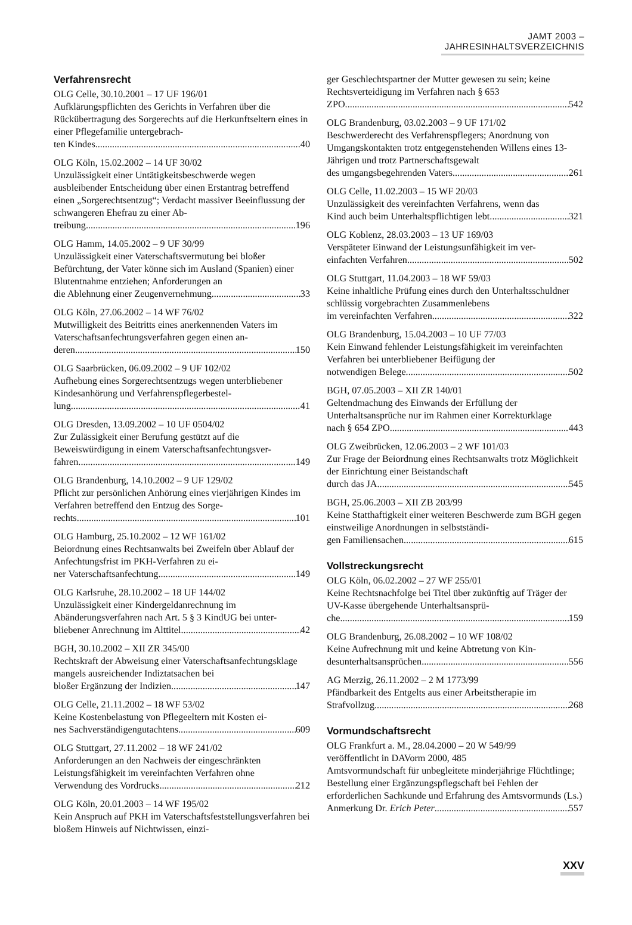JAMT 2003 – JAHRESINHALTSVERZEICHNIS
Verfahrensrecht
OLG Celle, 30.10.2001 – 17 UF 196/01
Aufklärungspflichten des Gerichts in Verfahren über die Rückübertragung des Sorgerechts auf die Herkunftseltern eines in einer Pflegefamilie untergebrach-
ten Kindes 40
OLG Köln, 15.02.2002 – 14 UF 30/02
Unzulässigkeit einer Untätigkeitsbeschwerde wegen ausbleibender Entscheidung über einen Erstantrag betreffend einen „Sorgerechtsentzug“; Verdacht massiver Beeinflussung der schwangeren Ehefrau zu einer Ab-
treibung 196
OLG Hamm, 14.05.2002 – 9 UF 30/99
Unzulässigkeit einer Vaterschaftsvermutung bei bloßer Befürchtung, der Vater könne sich im Ausland (Spanien) einer Blutentnahme entziehen; Anforderungen an
die Ablehnung einer Zeugenvernehmung 33
OLG Köln, 27.06.2002 – 14 WF 76/02
Mutwilligkeit des Beitritts eines anerkennenden Vaters im Vaterschaftsanfechtungsverfahren gegen einen an-
deren 150
OLG Saarbrücken, 06.09.2002 – 9 UF 102/02
Aufhebung eines Sorgerechtsentzugs wegen unterbliebener Kindesanhörung und Verfahrenspflegerbestel-
lung 41
OLG Dresden, 13.09.2002 – 10 UF 0504/02
Zur Zulässigkeit einer Berufung gestützt auf die Beweiswürdigung in einem Vaterschaftsanfechtungsver-
fahren 149
OLG Brandenburg, 14.10.2002 – 9 UF 129/02
Pflicht zur persönlichen Anhörung eines vierjährigen Kindes im Verfahren betreffend den Entzug des Sorge-
rechts 101
OLG Hamburg, 25.10.2002 – 12 WF 161/02
Beiordnung eines Rechtsanwalts bei Zweifeln über Ablauf der Anfechtungsfrist im PKH-Verfahren zu ei-
ner Vaterschaftsanfechtung 149
OLG Karlsruhe, 28.10.2002 – 18 UF 144/02
Unzulässigkeit einer Kindergeldanrechnung im Abänderungsverfahren nach Art. 5 § 3 KindUG bei unter-
bliebener Anrechnung im Alttitel 42
BGH, 30.10.2002 – XII ZR 345/00
Rechtskraft der Abweisung einer Vaterschaftsanfechtungsklage mangels ausreichender Indiztatsachen bei
bloßer Ergänzung der Indizien. 147
OLG Celle, 21.11.2002 – 18 WF 53/02
Keine Kostenbelastung von Pflegeeltern mit Kosten ei-
nes Sachverständigengutachtens 609
OLG Stuttgart, 27.11.2002 – 18 WF 241/02
Anforderungen an den Nachweis der eingeschränkten Leistungsfähigkeit im vereinfachten Verfahren ohne
Verwendung des Vordrucks 212
OLG Köln, 20.01.2003 – 14 WF 195/02
Kein Anspruch auf PKH im Vaterschaftsfeststellungsverfahren bei bloßem Hinweis auf Nichtwissen, einzi-
ger Geschlechtspartner der Mutter gewesen zu sein; keine Rechtsverteidigung im Verfahren nach § 653
ZPO 542
OLG Brandenburg, 03.02.2003 – 9 UF 171/02
Beschwerderecht des Verfahrenspflegers; Anordnung von Umgangskontakten trotz entgegenstehenden Willens eines 13-Jährigen und trotz Partnerschaftsgewalt
des umgangsbegehrenden Vaters 261
OLG Celle, 11.02.2003 – 15 WF 20/03
Unzulässigkeit des vereinfachten Verfahrens, wenn das
Kind auch beim Unterhaltspflichtigen lebt 321
OLG Koblenz, 28.03.2003 – 13 UF 169/03
Verspäteter Einwand der Leistungsunfähigkeit im ver-
einfachten Verfahren 502
OLG Stuttgart, 11.04.2003 – 18 WF 59/03
Keine inhaltliche Prüfung eines durch den Unterhaltsschuldner schlüssig vorgebrachten Zusammenlebens
im vereinfachten Verfahren 322
OLG Brandenburg, 15.04.2003 – 10 UF 77/03
Kein Einwand fehlender Leistungsfähigkeit im vereinfachten Verfahren bei unterbliebener Beifügung der
notwendigen Belege 502
BGH, 07.05.2003 – XII ZR 140/01
Geltendmachung des Einwands der Erfüllung der Unterhaltsansprüche nur im Rahmen einer Korrekturklage
nach § 654 ZPO 443
OLG Zweibrücken, 12.06.2003 – 2 WF 101/03
Zur Frage der Beiordnung eines Rechtsanwalts trotz Möglichkeit der Einrichtung einer Beistandschaft
durch das JA 545
BGH, 25.06.2003 – XII ZB 203/99
Keine Statthaftigkeit einer weiteren Beschwerde zum BGH gegen einstweilige Anordnungen in selbstständi-
gen Familiensachen 615
Vollstreckungsrecht
OLG Köln, 06.02.2002 – 27 WF 255/01
Keine Rechtsnachfolge bei Titel über zukünftig auf Träger der UV-Kasse übergehende Unterhaltsansprü-
che 159
OLG Brandenburg, 26.08.2002 – 10 WF 108/02
Keine Aufrechnung mit und keine Abtretung von Kin-
desunterhaltsansprüchen 556
AG Merzig, 26.11.2002 – 2 M 1773/99
Pfändbarkeit des Entgelts aus einer Arbeitstherapie im
Strafvollzug 268
Vormundschaftsrecht
OLG Frankfurt a. M., 28.04.2000 – 20 W 549/99
veröffentlicht in DAVorm 2000, 485
Amtsvormundschaft für unbegleitete minderjährige Flüchtlinge; Bestellung einer Ergänzungspflegschaft bei Fehlen der erforderlichen Sachkunde und Erfahrung des Amtsvormunds (Ls.)
Anmerkung Dr. Erich Peter 557
XXV